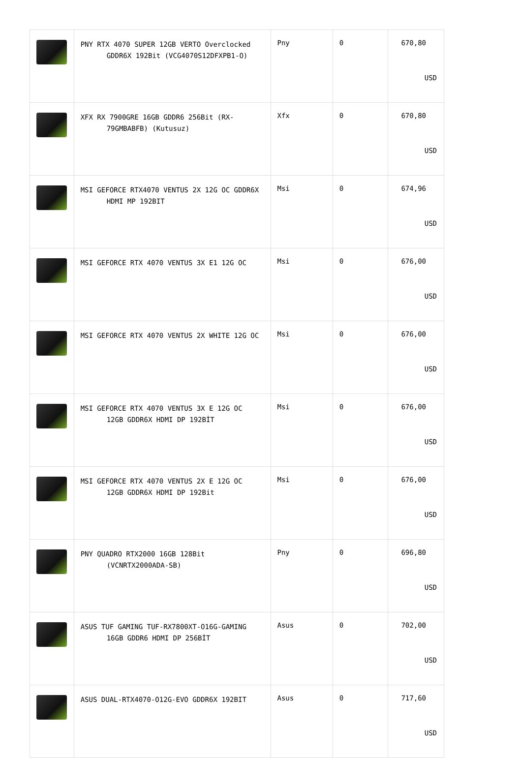| | PNY RTX 4070 SUPER 12GB VERTO Overclocked GDDR6X 192Bit (VCG4070S12DFXPB1-O) | Pny | 0 | 670,80 USD |
| | XFX RX 7900GRE 16GB GDDR6 256Bit (RX- 79GMBABFB) (Kutusuz) | Xfx | 0 | 670,80 USD |
| | MSI GEFORCE RTX4070 VENTUS 2X 12G OC GDDR6X HDMI MP 192BIT | Msi | 0 | 674,96 USD |
| | MSI GEFORCE RTX 4070 VENTUS 3X E1 12G OC | Msi | 0 | 676,00 USD |
| | MSI GEFORCE RTX 4070 VENTUS 2X WHITE 12G OC | Msi | 0 | 676,00 USD |
| | MSI GEFORCE RTX 4070 VENTUS 3X E 12G OC 12GB GDDR6X HDMI DP 192BİT | Msi | 0 | 676,00 USD |
| | MSI GEFORCE RTX 4070 VENTUS 2X E 12G OC 12GB GDDR6X HDMI DP 192Bit | Msi | 0 | 676,00 USD |
| | PNY QUADRO RTX2000 16GB 128Bit (VCNRTX2000ADA-SB) | Pny | 0 | 696,80 USD |
| | ASUS TUF GAMING TUF-RX7800XT-O16G-GAMING 16GB GDDR6 HDMI DP 256BİT | Asus | 0 | 702,00 USD |
| | ASUS DUAL-RTX4070-O12G-EVO GDDR6X 192BIT | Asus | 0 | 717,60 USD |